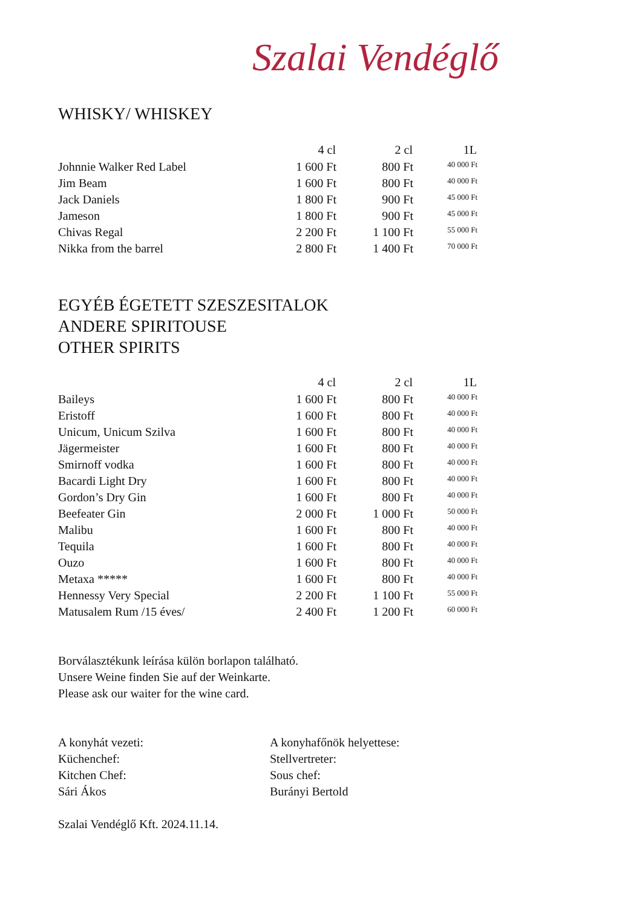Szalai Vendéglő
WHISKY/ WHISKEY
| | 4 cl | 2 cl | 1L |
| --- | --- | --- | --- |
| Johnnie Walker Red Label | 1 600 Ft | 800 Ft | 40 000 Ft |
| Jim Beam | 1 600 Ft | 800 Ft | 40 000 Ft |
| Jack Daniels | 1 800 Ft | 900 Ft | 45 000 Ft |
| Jameson | 1 800 Ft | 900 Ft | 45 000 Ft |
| Chivas Regal | 2 200 Ft | 1 100 Ft | 55 000 Ft |
| Nikka from the barrel | 2 800 Ft | 1 400 Ft | 70 000 Ft |
EGYÉB ÉGETETT SZESZESITALOK
ANDERE SPIRITOUSE
OTHER SPIRITS
| | 4 cl | 2 cl | 1L |
| --- | --- | --- | --- |
| Baileys | 1 600 Ft | 800 Ft | 40 000 Ft |
| Eristoff | 1 600 Ft | 800 Ft | 40 000 Ft |
| Unicum, Unicum Szilva | 1 600 Ft | 800 Ft | 40 000 Ft |
| Jägermeister | 1 600 Ft | 800 Ft | 40 000 Ft |
| Smirnoff vodka | 1 600 Ft | 800 Ft | 40 000 Ft |
| Bacardi Light Dry | 1 600 Ft | 800 Ft | 40 000 Ft |
| Gordon’s Dry Gin | 1 600 Ft | 800 Ft | 40 000 Ft |
| Beefeater Gin | 2 000 Ft | 1 000 Ft | 50 000 Ft |
| Malibu | 1 600 Ft | 800 Ft | 40 000 Ft |
| Tequila | 1 600 Ft | 800 Ft | 40 000 Ft |
| Ouzo | 1 600 Ft | 800 Ft | 40 000 Ft |
| Metaxa ***** | 1 600 Ft | 800 Ft | 40 000 Ft |
| Hennessy Very Special | 2 200 Ft | 1 100 Ft | 55 000 Ft |
| Matusalem Rum /15 éves/ | 2 400 Ft | 1 200 Ft | 60 000 Ft |
Borválasztékunk leírása külön borlapon található.
Unsere Weine finden Sie auf der Weinkarte.
Please ask our waiter for the wine card.
A konyhát vezeti:
Küchenchef:
Kitchen Chef:
Sári Ákos
A konyhafőnök helyettese:
Stellvertreter:
Sous chef:
Burányi Bertold
Szalai Vendéglő Kft. 2024.11.14.